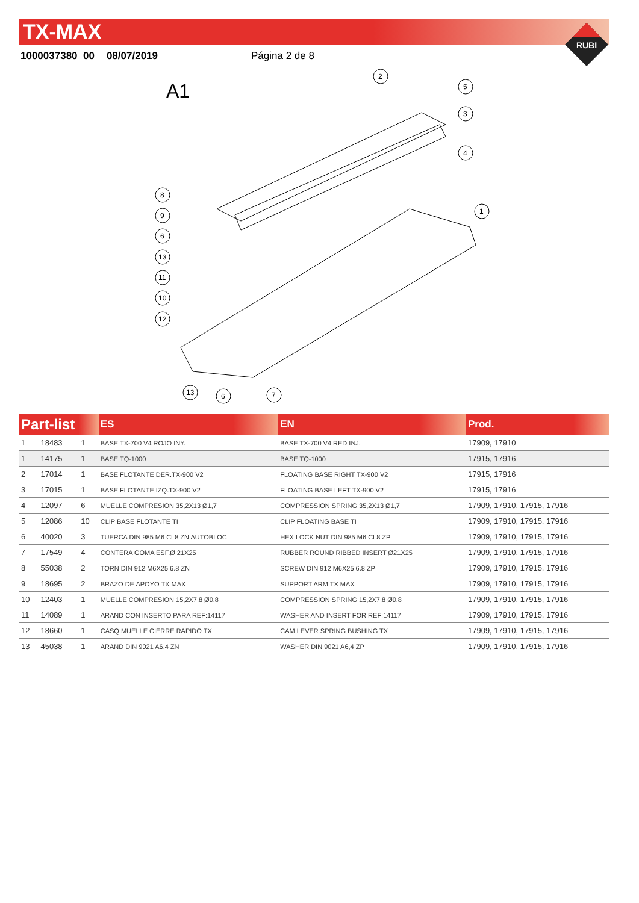TX-MAX
1000037380 00 08/07/2019 Página 2 de 8
RUBI
A1
2
5
3
4
1
8
9
6
13
11
10
12
13
6
7
| Part-list | | | ES | EN | Prod. |
| --- | --- | --- | --- | --- | --- |
| 1 | 18483 | 1 | BASE TX-700 V4 ROJO INY. | BASE TX-700 V4 RED INJ. | 17909, 17910 |
| 1 | 14175 | 1 | BASE TQ-1000 | BASE TQ-1000 | 17915, 17916 |
| 2 | 17014 | 1 | BASE FLOTANTE DER.TX-900 V2 | FLOATING BASE RIGHT TX-900 V2 | 17915, 17916 |
| 3 | 17015 | 1 | BASE FLOTANTE IZQ.TX-900 V2 | FLOATING BASE LEFT TX-900 V2 | 17915, 17916 |
| 4 | 12097 | 6 | MUELLE COMPRESION 35,2X13 Ø1,7 | COMPRESSION SPRING 35,2X13 Ø1,7 | 17909, 17910, 17915, 17916 |
| 5 | 12086 | 10 | CLIP BASE FLOTANTE TI | CLIP FLOATING BASE TI | 17909, 17910, 17915, 17916 |
| 6 | 40020 | 3 | TUERCA DIN 985 M6 CL8 ZN AUTOBLOC | HEX LOCK NUT DIN 985 M6 CL8 ZP | 17909, 17910, 17915, 17916 |
| 7 | 17549 | 4 | CONTERA GOMA ESF.Ø 21X25 | RUBBER ROUND RIBBED INSERT Ø21X25 | 17909, 17910, 17915, 17916 |
| 8 | 55038 | 2 | TORN DIN 912 M6X25 6.8 ZN | SCREW DIN 912 M6X25 6.8 ZP | 17909, 17910, 17915, 17916 |
| 9 | 18695 | 2 | BRAZO DE APOYO TX MAX | SUPPORT ARM TX MAX | 17909, 17910, 17915, 17916 |
| 10 | 12403 | 1 | MUELLE COMPRESION 15,2X7,8 Ø0,8 | COMPRESSION SPRING 15,2X7,8 Ø0,8 | 17909, 17910, 17915, 17916 |
| 11 | 14089 | 1 | ARAND CON INSERTO PARA REF:14117 | WASHER AND INSERT FOR REF:14117 | 17909, 17910, 17915, 17916 |
| 12 | 18660 | 1 | CASQ.MUELLE CIERRE RAPIDO TX | CAM LEVER SPRING BUSHING TX | 17909, 17910, 17915, 17916 |
| 13 | 45038 | 1 | ARAND DIN 9021 A6,4 ZN | WASHER DIN 9021 A6,4 ZP | 17909, 17910, 17915, 17916 |